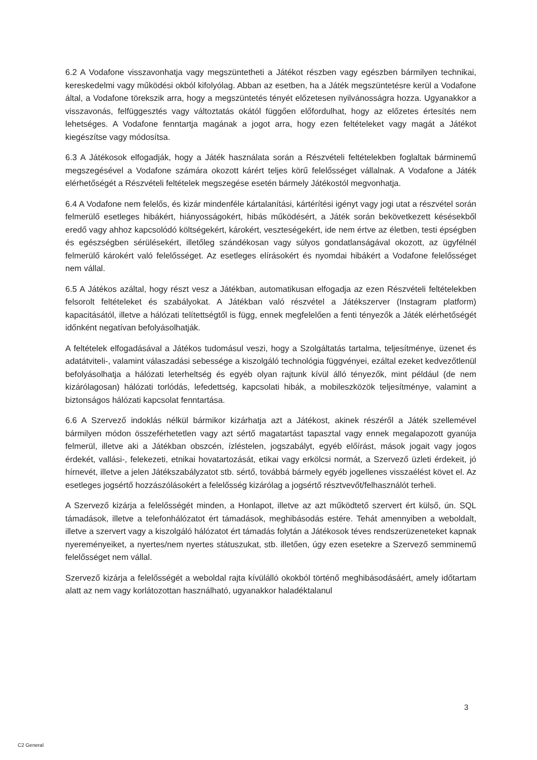6.2 A Vodafone visszavonhatja vagy megszüntetheti a Játékot részben vagy egészben bármilyen technikai, kereskedelmi vagy működési okból kifolyólag. Abban az esetben, ha a Játék megszüntetésre kerül a Vodafone által, a Vodafone törekszik arra, hogy a megszüntetés tényét előzetesen nyilvánosságra hozza. Ugyanakkor a visszavonás, felfüggesztés vagy változtatás okától függően előfordulhat, hogy az előzetes értesítés nem lehetséges. A Vodafone fenntartja magának a jogot arra, hogy ezen feltételeket vagy magát a Játékot kiegészítse vagy módosítsa.
6.3 A Játékosok elfogadják, hogy a Játék használata során a Részvételi feltételekben foglaltak bárminemű megszegésével a Vodafone számára okozott kárért teljes körű felelősséget vállalnak. A Vodafone a Játék elérhetőségét a Részvételi feltételek megszegése esetén bármely Játékostól megvonhatja.
6.4 A Vodafone nem felelős, és kizár mindenféle kártalanítási, kártérítési igényt vagy jogi utat a részvétel során felmerülő esetleges hibákért, hiányosságokért, hibás működésért, a Játék során bekövetkezett késésekből eredő vagy ahhoz kapcsolódó költségekért, károkért, veszteségekért, ide nem értve az életben, testi épségben és egészségben sérülésekért, illetőleg szándékosan vagy súlyos gondatlanságával okozott, az ügyfélnél felmerülő károkért való felelősséget. Az esetleges elírásokért és nyomdai hibákért a Vodafone felelősséget nem vállal.
6.5 A Játékos azáltal, hogy részt vesz a Játékban, automatikusan elfogadja az ezen Részvételi feltételekben felsorolt feltételeket és szabályokat. A Játékban való részvétel a Játékszerver (Instagram platform) kapacitásától, illetve a hálózati telítettségtől is függ, ennek megfelelően a fenti tényezők a Játék elérhetőségét időnként negatívan befolyásolhatják.
A feltételek elfogadásával a Játékos tudomásul veszi, hogy a Szolgáltatás tartalma, teljesítménye, üzenet és adatátviteli-, valamint válaszadási sebessége a kiszolgáló technológia függvényei, ezáltal ezeket kedvezőtlenül befolyásolhatja a hálózati leterheltség és egyéb olyan rajtunk kívül álló tényezők, mint például (de nem kizárólagosan) hálózati torlódás, lefedettség, kapcsolati hibák, a mobileszközök teljesítménye, valamint a biztonságos hálózati kapcsolat fenntartása.
6.6 A Szervező indoklás nélkül bármikor kizárhatja azt a Játékost, akinek részéről a Játék szellemével bármilyen módon összeférhetetlen vagy azt sértő magatartást tapasztal vagy ennek megalapozott gyanúja felmerül, illetve aki a Játékban obszcén, ízléstelen, jogszabályt, egyéb előírást, mások jogait vagy jogos érdekét, vallási-, felekezeti, etnikai hovatartozását, etikai vagy erkölcsi normát, a Szervező üzleti érdekeit, jó hírnevét, illetve a jelen Játékszabályzatot stb. sértő, továbbá bármely egyéb jogellenes visszaélést követ el. Az esetleges jogsértő hozzászólásokért a felelősség kizárólag a jogsértő résztvevőt/felhasználót terheli.
A Szervező kizárja a felelősségét minden, a Honlapot, illetve az azt működtető szervert ért külső, ún. SQL támadások, illetve a telefonhálózatot ért támadások, meghibásodás estére. Tehát amennyiben a weboldalt, illetve a szervert vagy a kiszolgáló hálózatot ért támadás folytán a Játékosok téves rendszerüzeneteket kapnak nyereményeiket, a nyertes/nem nyertes státuszukat, stb. illetően, úgy ezen esetekre a Szervező semminemű felelősséget nem vállal.
Szervező kizárja a felelősségét a weboldal rajta kívülálló okokból történő meghibásodásáért, amely időtartam alatt az nem vagy korlátozottan használható, ugyanakkor haladéktalanul
3
C2 General